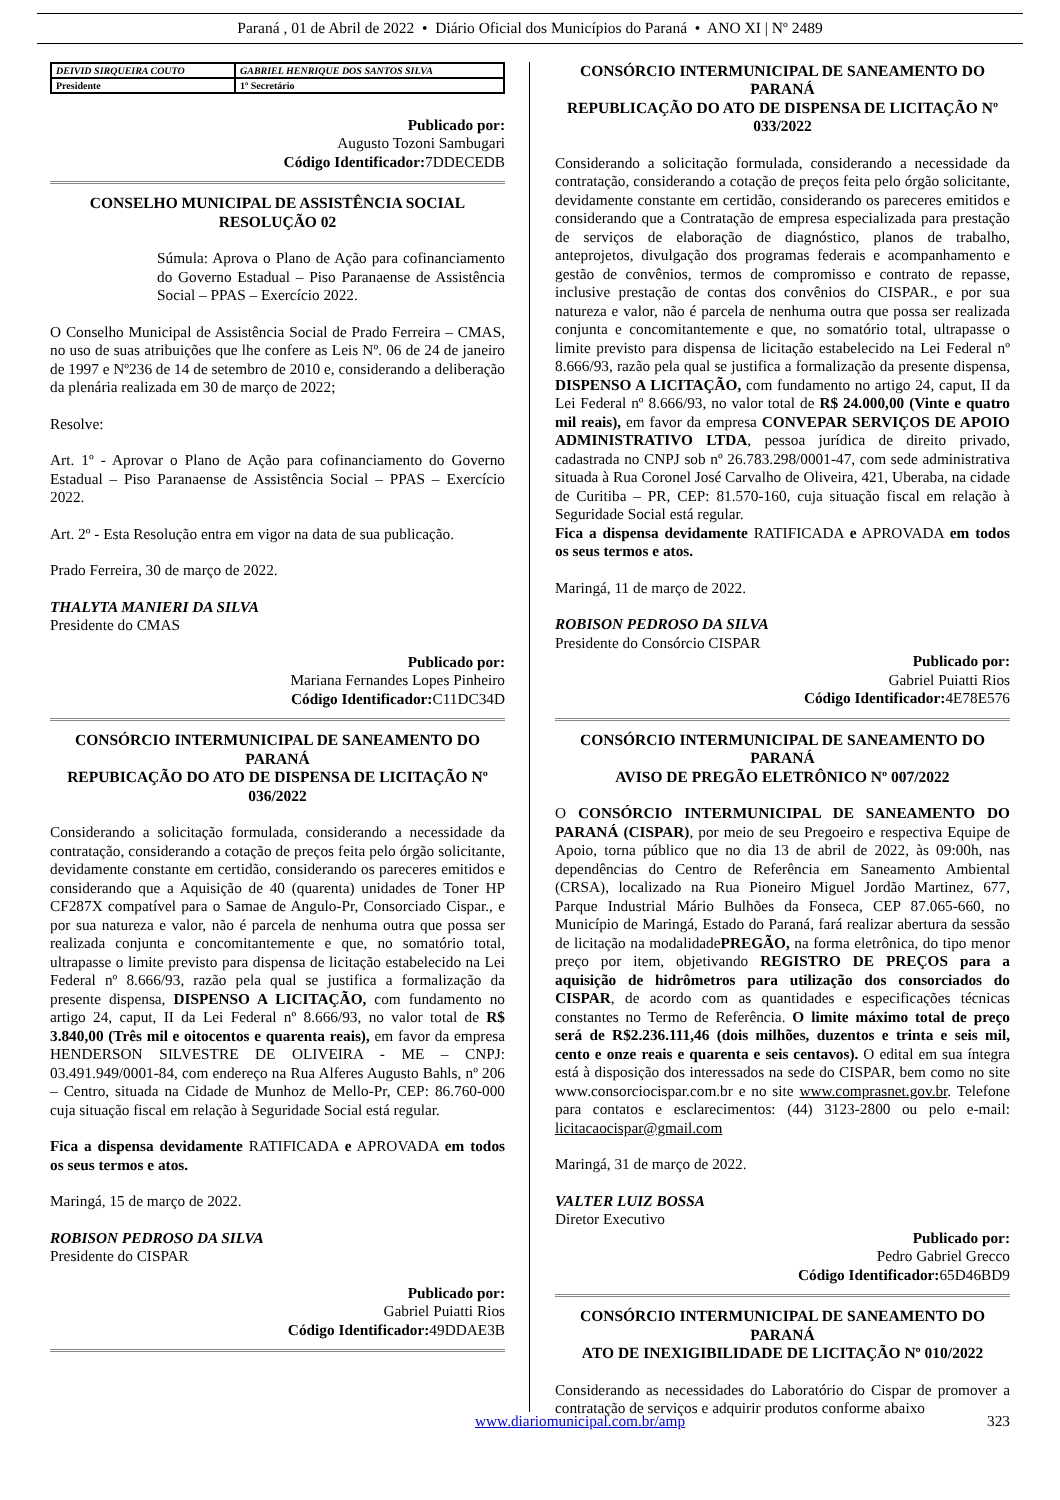Paraná , 01 de Abril de 2022 • Diário Oficial dos Municípios do Paraná • ANO XI | Nº 2489
| DEIVID SIRQUEIRA COUTO | GABRIEL HENRIQUE DOS SANTOS SILVA |
| Presidente | 1º Secretário |
Publicado por:
Augusto Tozoni Sambugari
Código Identificador: 7DDECEDB
CONSELHO MUNICIPAL DE ASSISTÊNCIA SOCIAL
RESOLUÇÃO 02
Súmula: Aprova o Plano de Ação para cofinanciamento do Governo Estadual – Piso Paranaense de Assistência Social – PPAS – Exercício 2022.
O Conselho Municipal de Assistência Social de Prado Ferreira – CMAS, no uso de suas atribuições que lhe confere as Leis Nº. 06 de 24 de janeiro de 1997 e Nº236 de 14 de setembro de 2010 e, considerando a deliberação da plenária realizada em 30 de março de 2022;
Resolve:
Art. 1º - Aprovar o Plano de Ação para cofinanciamento do Governo Estadual – Piso Paranaense de Assistência Social – PPAS – Exercício 2022.
Art. 2º - Esta Resolução entra em vigor na data de sua publicação.
Prado Ferreira, 30 de março de 2022.
THALYTA MANIERI DA SILVA
Presidente do CMAS
Publicado por:
Mariana Fernandes Lopes Pinheiro
Código Identificador: C11DC34D
CONSÓRCIO INTERMUNICIPAL DE SANEAMENTO DO PARANÁ
REPUBICAÇÃO DO ATO DE DISPENSA DE LICITAÇÃO Nº 036/2022
Considerando a solicitação formulada, considerando a necessidade da contratação, considerando a cotação de preços feita pelo órgão solicitante, devidamente constante em certidão, considerando os pareceres emitidos e considerando que a Aquisição de 40 (quarenta) unidades de Toner HP CF287X compatível para o Samae de Angulo-Pr, Consorciado Cispar., e por sua natureza e valor, não é parcela de nenhuma outra que possa ser realizada conjunta e concomitantemente e que, no somatório total, ultrapasse o limite previsto para dispensa de licitação estabelecido na Lei Federal nº 8.666/93, razão pela qual se justifica a formalização da presente dispensa, DISPENSO A LICITAÇÃO, com fundamento no artigo 24, caput, II da Lei Federal nº 8.666/93, no valor total de R$ 3.840,00 (Três mil e oitocentos e quarenta reais), em favor da empresa HENDERSON SILVESTRE DE OLIVEIRA - ME – CNPJ: 03.491.949/0001-84, com endereço na Rua Alferes Augusto Bahls, nº 206 – Centro, situada na Cidade de Munhoz de Mello-Pr, CEP: 86.760-000 cuja situação fiscal em relação à Seguridade Social está regular.
Fica a dispensa devidamente RATIFICADA e APROVADA em todos os seus termos e atos.
Maringá, 15 de março de 2022.
ROBISON PEDROSO DA SILVA
Presidente do CISPAR
Publicado por:
Gabriel Puiatti Rios
Código Identificador: 49DDAE3B
CONSÓRCIO INTERMUNICIPAL DE SANEAMENTO DO PARANÁ
REPUBLICAÇÃO DO ATO DE DISPENSA DE LICITAÇÃO Nº 033/2022
Considerando a solicitação formulada, considerando a necessidade da contratação, considerando a cotação de preços feita pelo órgão solicitante, devidamente constante em certidão, considerando os pareceres emitidos e considerando que a Contratação de empresa especializada para prestação de serviços de elaboração de diagnóstico, planos de trabalho, anteprojetos, divulgação dos programas federais e acompanhamento e gestão de convênios, termos de compromisso e contrato de repasse, inclusive prestação de contas dos convênios do CISPAR., e por sua natureza e valor, não é parcela de nenhuma outra que possa ser realizada conjunta e concomitantemente e que, no somatório total, ultrapasse o limite previsto para dispensa de licitação estabelecido na Lei Federal nº 8.666/93, razão pela qual se justifica a formalização da presente dispensa, DISPENSO A LICITAÇÃO, com fundamento no artigo 24, caput, II da Lei Federal nº 8.666/93, no valor total de R$ 24.000,00 (Vinte e quatro mil reais), em favor da empresa CONVEPAR SERVIÇOS DE APOIO ADMINISTRATIVO LTDA, pessoa jurídica de direito privado, cadastrada no CNPJ sob nº 26.783.298/0001-47, com sede administrativa situada à Rua Coronel José Carvalho de Oliveira, 421, Uberaba, na cidade de Curitiba – PR, CEP: 81.570-160, cuja situação fiscal em relação à Seguridade Social está regular.
Fica a dispensa devidamente RATIFICADA e APROVADA em todos os seus termos e atos.
Maringá, 11 de março de 2022.
ROBISON PEDROSO DA SILVA
Presidente do Consórcio CISPAR
Publicado por:
Gabriel Puiatti Rios
Código Identificador: 4E78E576
CONSÓRCIO INTERMUNICIPAL DE SANEAMENTO DO PARANÁ
AVISO DE PREGÃO ELETRÔNICO Nº 007/2022
O CONSÓRCIO INTERMUNICIPAL DE SANEAMENTO DO PARANÁ (CISPAR), por meio de seu Pregoeiro e respectiva Equipe de Apoio, torna público que no dia 13 de abril de 2022, às 09:00h, nas dependências do Centro de Referência em Saneamento Ambiental (CRSA), localizado na Rua Pioneiro Miguel Jordão Martinez, 677, Parque Industrial Mário Bulhões da Fonseca, CEP 87.065-660, no Município de Maringá, Estado do Paraná, fará realizar abertura da sessão de licitação na modalidadePREGÃO, na forma eletrônica, do tipo menor preço por item, objetivando REGISTRO DE PREÇOS para a aquisição de hidrômetros para utilização dos consorciados do CISPAR, de acordo com as quantidades e especificações técnicas constantes no Termo de Referência. O limite máximo total de preço será de R$2.236.111,46 (dois milhões, duzentos e trinta e seis mil, cento e onze reais e quarenta e seis centavos). O edital em sua íntegra está à disposição dos interessados na sede do CISPAR, bem como no site www.consorciocispar.com.br e no site www.comprasnet.gov.br. Telefone para contatos e esclarecimentos: (44) 3123-2800 ou pelo e-mail: licitacaocispar@gmail.com
Maringá, 31 de março de 2022.
VALTER LUIZ BOSSA
Diretor Executivo
Publicado por:
Pedro Gabriel Grecco
Código Identificador: 65D46BD9
CONSÓRCIO INTERMUNICIPAL DE SANEAMENTO DO PARANÁ
ATO DE INEXIGIBILIDADE DE LICITAÇÃO Nº 010/2022
Considerando as necessidades do Laboratório do Cispar de promover a contratação de serviços e adquirir produtos conforme abaixo
www.diariomunicipal.com.br/amp 323